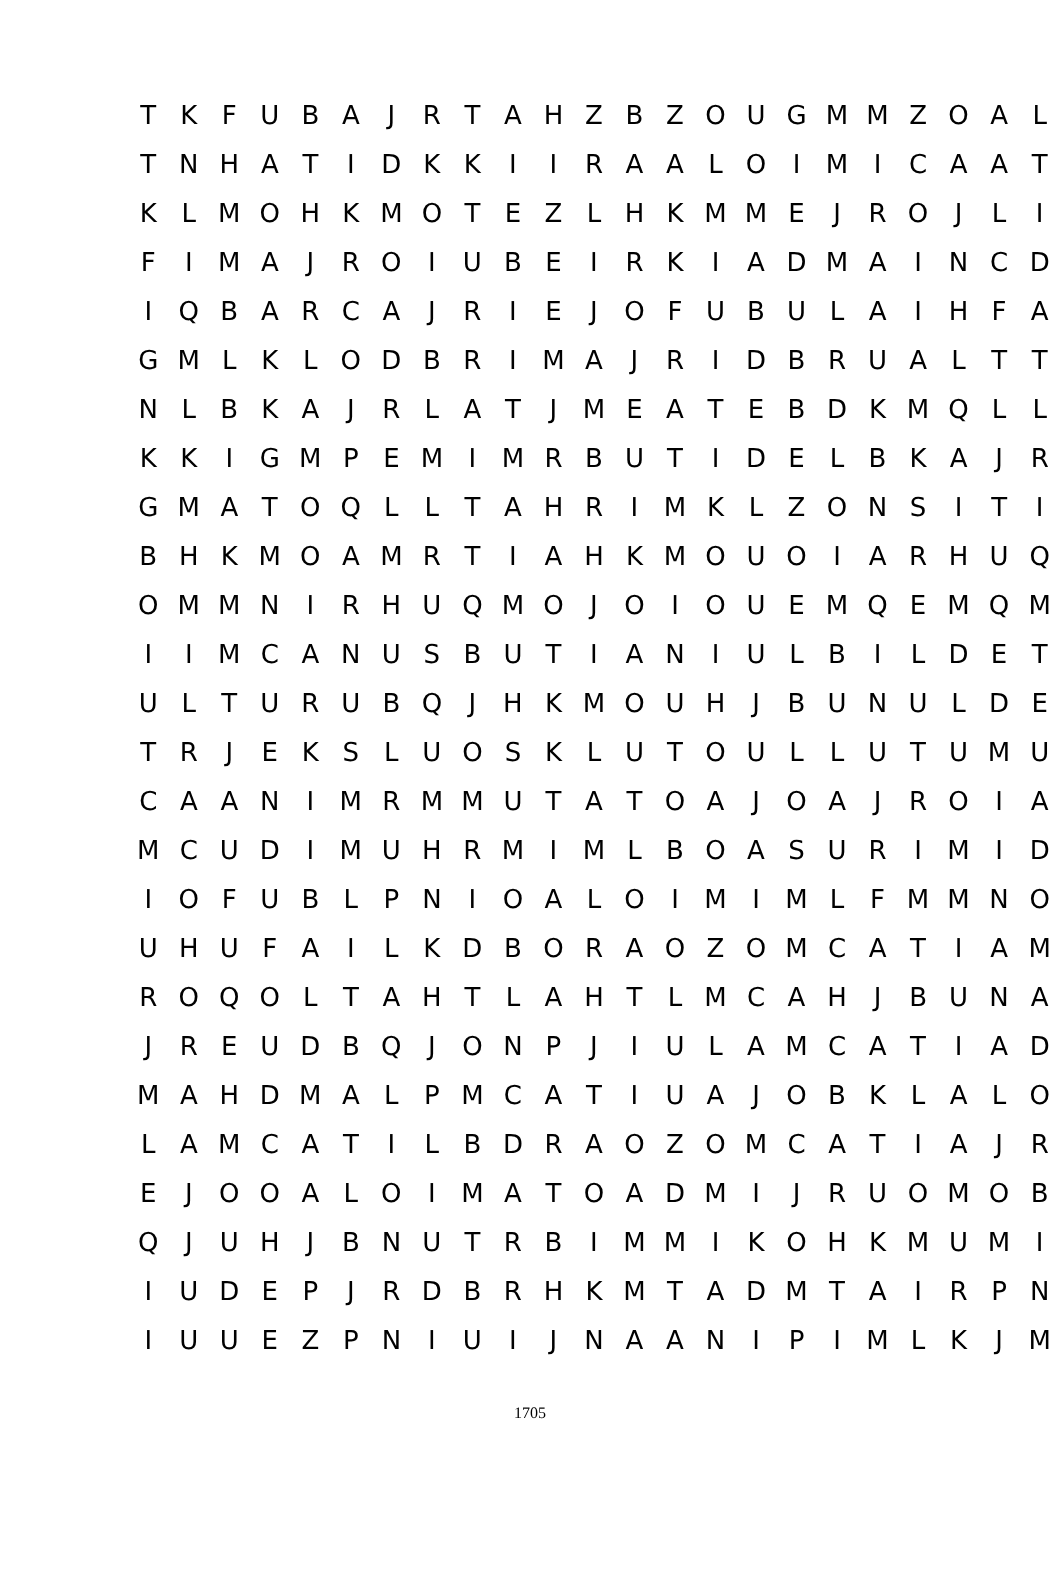| T | K | F | U | B | A | J | R | T | A | H | Z | B | Z | O | U | G | M | M | Z | O | A | L |
| T | N | H | A | T | I | D | K | K | I | I | R | A | A | L | O | I | M | I | C | A | A | T |
| K | L | M | O | H | K | M | O | T | E | Z | L | H | K | M | M | E | J | R | O | J | L | I |
| F | I | M | A | J | R | O | I | U | B | E | I | R | K | I | A | D | M | A | I | N | C | D |
| I | Q | B | A | R | C | A | J | R | I | E | J | O | F | U | B | U | L | A | I | H | F | A |
| G | M | L | K | L | O | D | B | R | I | M | A | J | R | I | D | B | R | U | A | L | T | T |
| N | L | B | K | A | J | R | L | A | T | J | M | E | A | T | E | B | D | K | M | Q | L | L |
| K | K | I | G | M | P | E | M | I | M | R | B | U | T | I | D | E | L | B | K | A | J | R |
| G | M | A | T | O | Q | L | L | T | A | H | R | I | M | K | L | Z | O | N | S | I | T | I |
| B | H | K | M | O | A | M | R | T | I | A | H | K | M | O | U | O | I | A | R | H | U | Q |
| O | M | M | N | I | R | H | U | Q | M | O | J | O | I | O | U | E | M | Q | E | M | Q | M |
| I | I | M | C | A | N | U | S | B | U | T | I | A | N | I | U | L | B | I | L | D | E | T |
| U | L | T | U | R | U | B | Q | J | H | K | M | O | U | H | J | B | U | N | U | L | D | E |
| T | R | J | E | K | S | L | U | O | S | K | L | U | T | O | U | L | L | U | T | U | M | U |
| C | A | A | N | I | M | R | M | M | U | T | A | T | O | A | J | O | A | J | R | O | I | A |
| M | C | U | D | I | M | U | H | R | M | I | M | L | B | O | A | S | U | R | I | M | I | D |
| I | O | F | U | B | L | P | N | I | O | A | L | O | I | M | I | M | L | F | M | M | N | O |
| U | H | U | F | A | I | L | K | D | B | O | R | A | O | Z | O | M | C | A | T | I | A | M |
| R | O | Q | O | L | T | A | H | T | L | A | H | T | L | M | C | A | H | J | B | U | N | A |
| J | R | E | U | D | B | Q | J | O | N | P | J | I | U | L | A | M | C | A | T | I | A | D |
| M | A | H | D | M | A | L | P | M | C | A | T | I | U | A | J | O | B | K | L | A | L | O |
| L | A | M | C | A | T | I | L | B | D | R | A | O | Z | O | M | C | A | T | I | A | J | R |
| E | J | O | O | A | L | O | I | M | A | T | O | A | D | M | I | J | R | U | O | M | O | B |
| Q | J | U | H | J | B | N | U | T | R | B | I | M | M | I | K | O | H | K | M | U | M | I |
| I | U | D | E | P | J | R | D | B | R | H | K | M | T | A | D | M | T | A | I | R | P | N |
| I | U | U | E | Z | P | N | I | U | I | J | N | A | A | N | I | P | I | M | L | K | J | M |
1705